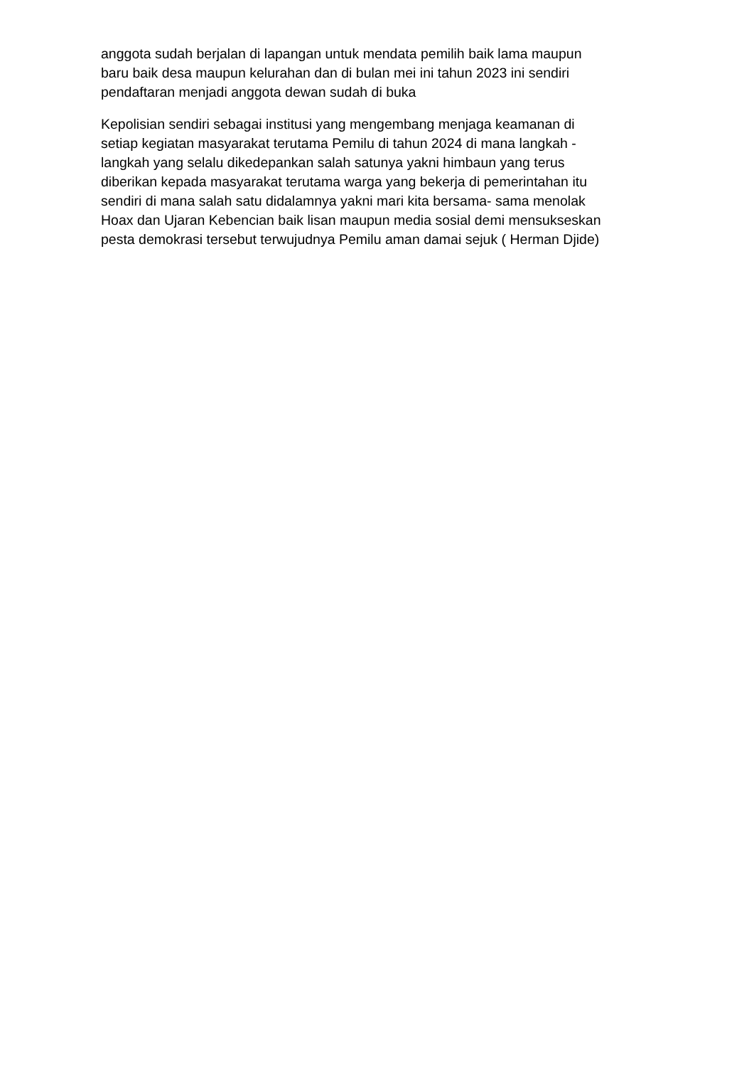anggota sudah berjalan di lapangan untuk mendata pemilih baik lama maupun
baru baik desa maupun kelurahan dan di bulan mei ini tahun 2023 ini sendiri
pendaftaran menjadi anggota dewan sudah di buka
Kepolisian sendiri sebagai institusi yang mengembang menjaga keamanan di
setiap kegiatan masyarakat terutama Pemilu di tahun 2024 di mana langkah -
langkah yang selalu dikedepankan salah satunya yakni himbaun yang terus
diberikan kepada masyarakat terutama warga yang bekerja di pemerintahan itu
sendiri di mana salah satu didalamnya yakni mari kita bersama- sama menolak
Hoax dan Ujaran Kebencian baik lisan maupun media sosial demi mensukseskan
pesta demokrasi tersebut terwujudnya Pemilu aman damai sejuk ( Herman Djide)